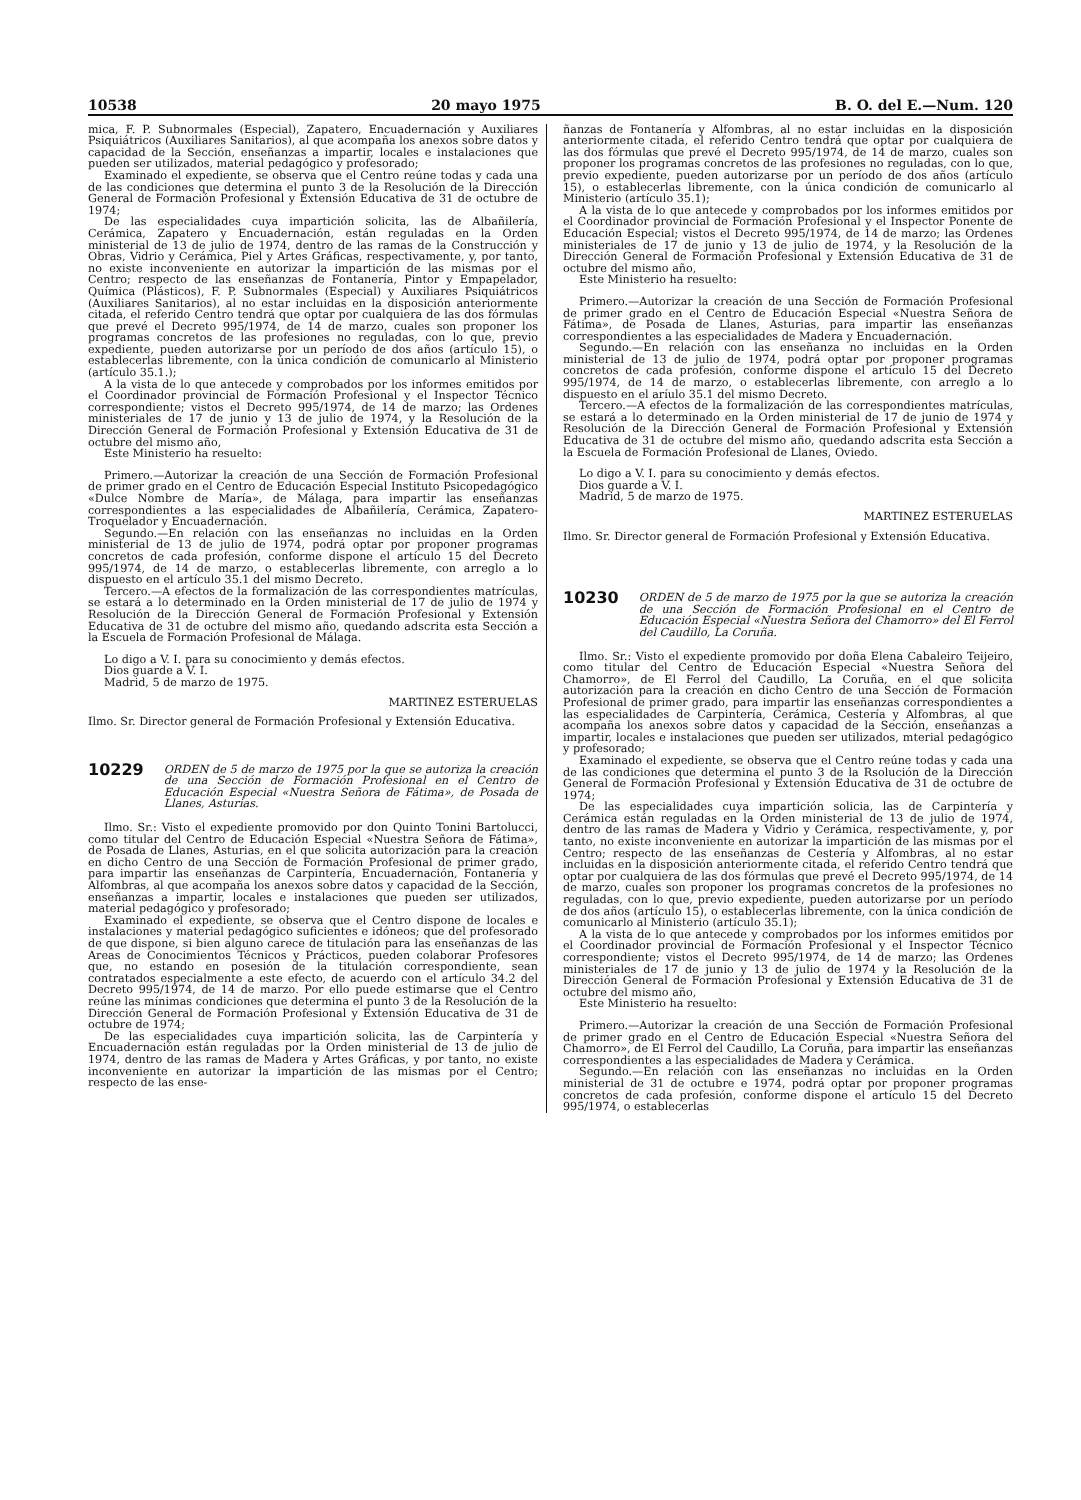10538 20 mayo 1975 B. O. del E.—Num. 120
mica, F. P. Subnormales (Especial), Zapatero, Encuadernación y Auxiliares Psiquiátricos (Auxiliares Sanitarios), al que acompaña los anexos sobre datos y capacidad de la Sección, enseñanzas a impartir, locales e instalaciones que pueden ser utilizados, material pedagógico y profesorado;
Examinado el expediente, se observa que el Centro reúne todas y cada una de las condiciones que determina el punto 3 de la Resolución de la Dirección General de Formación Profesional y Extensión Educativa de 31 de octubre de 1974;
De las especialidades cuya impartición solicita, las de Albañilería, Cerámica, Zapatero y Encuadernación, están reguladas en la Orden ministerial de 13 de julio de 1974, dentro de las ramas de la Construcción y Obras, Vidrio y Cerámica, Piel y Artes Gráficas, respectivamente, y, por tanto, no existe inconveniente en autorizar la impartición de las mismas por el Centro; respecto de las enseñanzas de Fontanería, Pintor y Empapelador, Química (Plásticos), F. P. Subnormales (Especial) y Auxiliares Psiquiátricos (Auxiliares Sanitarios), al no estar incluidas en la disposición anteriormente citada, el referido Centro tendrá que optar por cualquiera de las dos fórmulas que prevé el Decreto 995/1974, de 14 de marzo, cuales son proponer los programas concretos de las profesiones no reguladas, con lo que, previo expediente, pueden autorizarse por un período de dos años (artículo 15), o establecerlas libremente, con la única condición de comunicarlo al Ministerio (artículo 35.1.);
A la vista de lo que antecede y comprobados por los informes emitidos por el Coordinador provincial de Formación Profesional y el Inspector Técnico correspondiente; vistos el Decreto 995/1974, de 14 de marzo; las Ordenes ministeriales de 17 de junio y 13 de julio de 1974, y la Resolución de la Dirección General de Formación Profesional y Extensión Educativa de 31 de octubre del mismo año,
Este Ministerio ha resuelto:
Primero.—Autorizar la creación de una Sección de Formación Profesional de primer grado en el Centro de Educación Especial Instituto Psicopedagógico «Dulce Nombre de María», de Málaga, para impartir las enseñanzas correspondientes a las especialidades de Albañilería, Cerámica, Zapatero-Troquelador y Encuadernación.
Segundo.—En relación con las enseñanzas no incluidas en la Orden ministerial de 13 de julio de 1974, podrá optar por proponer programas concretos de cada profesión, conforme dispone el artículo 15 del Decreto 995/1974, de 14 de marzo, o establecerlas libremente, con arreglo a lo dispuesto en el artículo 35.1 del mismo Decreto.
Tercero.—A efectos de la formalización de las correspondientes matrículas, se estará a lo determinado en la Orden ministerial de 17 de julio de 1974 y Resolución de la Dirección General de Formación Profesional y Extensión Educativa de 31 de octubre del mismo año, quedando adscrita esta Sección a la Escuela de Formación Profesional de Málaga.
Lo digo a V. I. para su conocimiento y demás efectos.
Dios guarde a V. I.
Madrid, 5 de marzo de 1975.
MARTINEZ ESTERUELAS
Ilmo. Sr. Director general de Formación Profesional y Extensión Educativa.
10229 ORDEN de 5 de marzo de 1975 por la que se autoriza la creación de una Sección de Formación Profesional en el Centro de Educación Especial «Nuestra Señora de Fátima», de Posada de Llanes, Asturias.
Ilmo. Sr.: Visto el expediente promovido por don Quinto Tonini Bartolucci, como titular del Centro de Educación Especial «Nuestra Señora de Fátima», de Posada de Llanes, Asturias, en el que solicita autorización para la creación en dicho Centro de una Sección de Formación Profesional de primer grado, para impartir las enseñanzas de Carpintería, Encuadernación, Fontanería y Alfombras, al que acompaña los anexos sobre datos y capacidad de la Sección, enseñanzas a impartir, locales e instalaciones que pueden ser utilizados, material pedagógico y profesorado;
Examinado el expediente, se observa que el Centro dispone de locales e instalaciones y material pedagógico suficientes e idóneos; que del profesorado de que dispone, si bien alguno carece de titulación para las enseñanzas de las Areas de Conocimientos Técnicos y Prácticos, pueden colaborar Profesores que, no estando en posesión de la titulación correspondiente, sean contratados especialmente a este efecto, de acuerdo con el artículo 34.2 del Decreto 995/1974, de 14 de marzo. Por ello puede estimarse que el Centro reúne las mínimas condiciones que determina el punto 3 de la Resolución de la Dirección General de Formación Profesional y Extensión Educativa de 31 de octubre de 1974;
De las especialidades cuya impartición solicita, las de Carpintería y Encuadernación están reguladas por la Orden ministerial de 13 de julio de 1974, dentro de las ramas de Madera y Artes Gráficas, y por tanto, no existe inconveniente en autorizar la impartición de las mismas por el Centro; respecto de las ense-
ñanzas de Fontanería y Alfombras, al no estar incluidas en la disposición anteriormente citada, el referido Centro tendrá que optar por cualquiera de las dos fórmulas que prevé el Decreto 995/1974, de 14 de marzo, cuales son proponer los programas concretos de las profesiones no reguladas, con lo que, previo expediente, pueden autorizarse por un período de dos años (artículo 15), o establecerlas libremente, con la única condición de comunicarlo al Ministerio (artículo 35.1);
A la vista de lo que antecede y comprobados por los informes emitidos por el Coordinador provincial de Formación Profesional y el Inspector Ponente de Educación Especial; vistos el Decreto 995/1974, de 14 de marzo; las Ordenes ministeriales de 17 de junio y 13 de julio de 1974, y la Resolución de la Dirección General de Formación Profesional y Extensión Educativa de 31 de octubre del mismo año,
Este Ministerio ha resuelto:
Primero.—Autorizar la creación de una Sección de Formación Profesional de primer grado en el Centro de Educación Especial «Nuestra Señora de Fátima», de Posada de Llanes, Asturias, para impartir las enseñanzas correspondientes a las especialidades de Madera y Encuadernación.
Segundo.—En relación con las enseñanza no incluidas en la Orden ministerial de 13 de julio de 1974, podrá optar por proponer programas concretos de cada profesión, conforme dispone el artículo 15 del Decreto 995/1974, de 14 de marzo, o establecerlas libremente, con arreglo a lo dispuesto en el aríulo 35.1 del mismo Decreto.
Tercero.—A efectos de la formalización de las correspondientes matrículas, se estará a lo determinado en la Orden ministerial de 17 de junio de 1974 y Resolución de la Dirección General de Formación Profesional y Extensión Educativa de 31 de octubre del mismo año, quedando adscrita esta Sección a la Escuela de Formación Profesional de Llanes, Oviedo.
Lo digo a V. I. para su conocimiento y demás efectos.
Dios guarde a V. I.
Madrid, 5 de marzo de 1975.
MARTINEZ ESTERUELAS
Ilmo. Sr. Director general de Formación Profesional y Extensión Educativa.
10230 ORDEN de 5 de marzo de 1975 por la que se autoriza la creación de una Sección de Formación Profesional en el Centro de Educación Especial «Nuestra Señora del Chamorro» del El Ferrol del Caudillo, La Coruña.
Ilmo. Sr.: Visto el expediente promovido por doña Elena Cabaleiro Teijeiro, como titular del Centro de Educación Especial «Nuestra Señora del Chamorro», de El Ferrol del Caudillo, La Coruña, en el que solicita autorización para la creación en dicho Centro de una Sección de Formación Profesional de primer grado, para impartir las enseñanzas correspondientes a las especialidades de Carpintería, Cerámica, Cestería y Alfombras, al que acompaña los anexos sobre datos y capacidad de la Sección, enseñanzas a impartir, locales e instalaciones que pueden ser utilizados, mterial pedagógico y profesorado;
Examinado el expediente, se observa que el Centro reúne todas y cada una de las condiciones que determina el punto 3 de la Rsolución de la Dirección General de Formación Profesional y Extensión Educativa de 31 de octubre de 1974;
De las especialidades cuya impartición solicia, las de Carpintería y Cerámica están reguladas en la Orden ministerial de 13 de julio de 1974, dentro de las ramas de Madera y Vidrio y Cerámica, respectivamente, y, por tanto, no existe inconveniente en autorizar la impartición de las mismas por el Centro; respecto de las enseñanzas de Cestería y Alfombras, al no estar incluidas en la disposición anteriormente citada, el referido Centro tendrá que optar por cualquiera de las dos fórmulas que prevé el Decreto 995/1974, de 14 de marzo, cuales son proponer los programas concretos de la profesiones no reguladas, con lo que, previo expediente, pueden autorizarse por un período de dos años (artículo 15), o establecerlas libremente, con la única condición de comunicarlo al Ministerio (artículo 35.1);
A la vista de lo que antecede y comprobados por los informes emitidos por el Coordinador provincial de Formación Profesional y el Inspector Técnico correspondiente; vistos el Decreto 995/1974, de 14 de marzo; las Ordenes ministeriales de 17 de junio y 13 de julio de 1974 y la Resolución de la Dirección General de Formación Profesional y Extensión Educativa de 31 de octubre del mismo año,
Este Ministerio ha resuelto:
Primero.—Autorizar la creación de una Sección de Formación Profesional de primer grado en el Centro de Educación Especial «Nuestra Señora del Chamorro», de El Ferrol del Caudillo, La Coruña, para impartir las enseñanzas correspondientes a las especialidades de Madera y Cerámica.
Segundo.—En relación con las enseñanzas no incluidas en la Orden ministerial de 31 de octubre e 1974, podrá optar por proponer programas concretos de cada profesión, conforme dispone el artículo 15 del Decreto 995/1974, o establecerlas